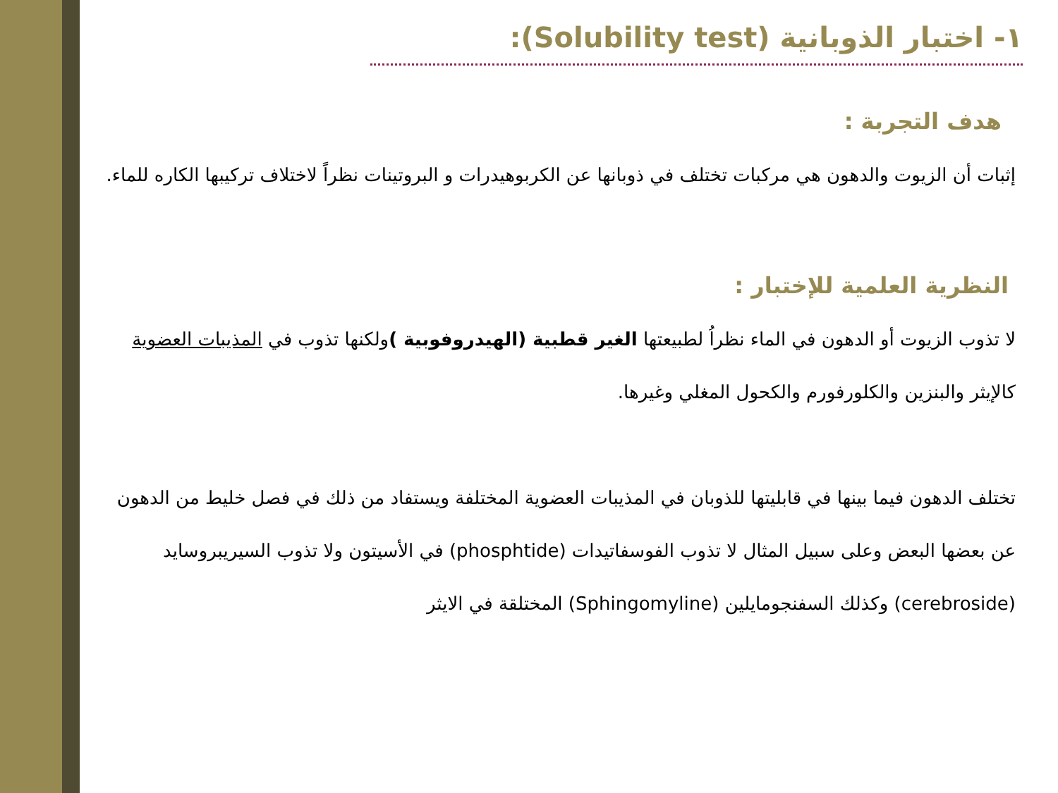١- اختبار الذوبانية (Solubility test):
هدف التجربة :
إثبات أن الزيوت والدهون هي مركبات تختلف في ذوبانها عن الكربوهيدرات و البروتينات نظراً لاختلاف تركيبها الكاره للماء.
النظرية العلمية للإختبار :
لا تذوب الزيوت أو الدهون في الماء نظراُ لطبيعتها الغير قطبية (الهيدروفوبية ) ولكنها تذوب في المذيبات العضوية كالإيثر والبنزين والكلورفورم والكحول المغلي وغيرها.
تختلف الدهون فيما بينها في قابليتها للذوبان في المذيبات العضوية المختلفة ويستفاد من ذلك في فصل خليط من الدهون عن بعضها البعض وعلى سبيل المثال لا تذوب الفوسفاتيدات (phosphtide) في الأسيتون ولا تذوب السيريبروسايد (cerebroside) وكذلك السفنجومايلين (Sphingomyline) المختلقة في الايثر